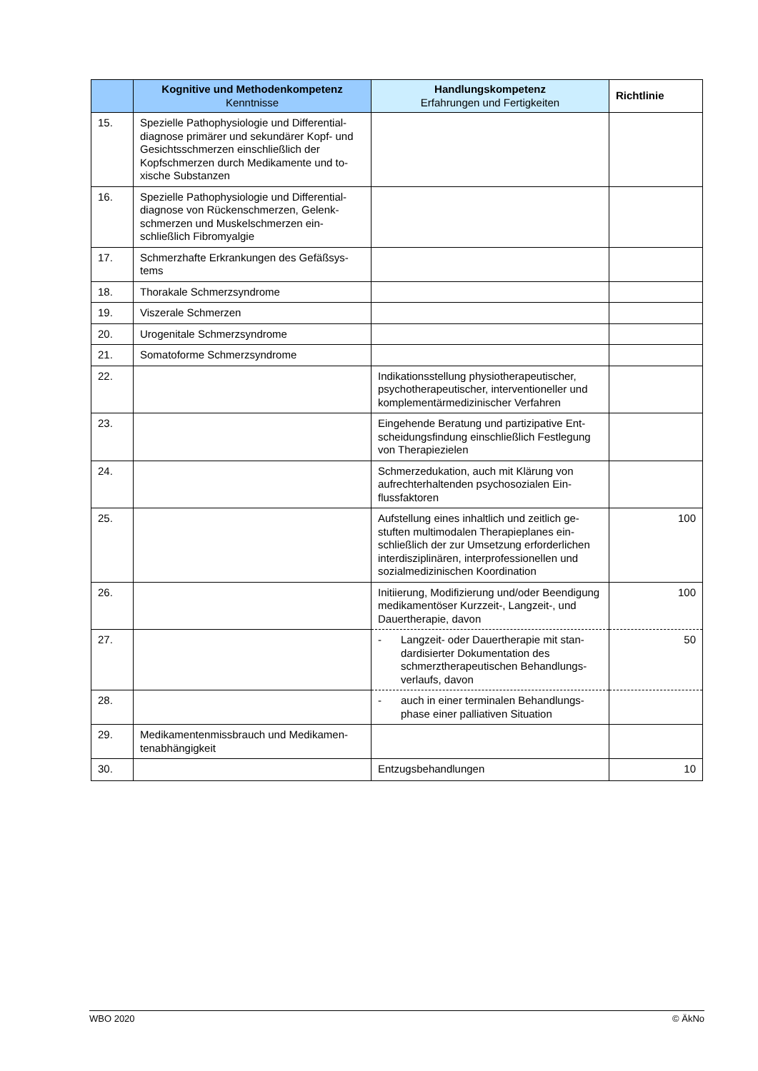| | Kognitive und Methodenkompetenz Kenntnisse | Handlungskompetenz Erfahrungen und Fertigkeiten | Richtlinie |
| --- | --- | --- | --- |
| 15. | Spezielle Pathophysiologie und Differential­diagnose primärer und sekundärer Kopf- und Gesichtsschmerzen einschließlich der Kopfschmerzen durch Medikamente und to­xische Substanzen | | |
| 16. | Spezielle Pathophysiologie und Differential­diagnose von Rückenschmerzen, Gelenk­schmerzen und Muskelschmerzen ein­schließlich Fibromyalgie | | |
| 17. | Schmerzhafte Erkrankungen des Gefäßsys­tems | | |
| 18. | Thorakale Schmerzsyndrome | | |
| 19. | Viszerale Schmerzen | | |
| 20. | Urogenitale Schmerzsyndrome | | |
| 21. | Somatoforme Schmerzsyndrome | | |
| 22. | | Indikationsstellung physiotherapeutischer, psychotherapeutischer, interventioneller und komplementärmedizinischer Verfahren | |
| 23. | | Eingehende Beratung und partizipative Ent­scheidungsfindung einschließlich Festle­gung von Therapiezielen | |
| 24. | | Schmerzedukation, auch mit Klärung von aufrechterhaltenden psychosozialen Ein­flussfaktoren | |
| 25. | | Aufstellung eines inhaltlich und zeitlich ge­stuften multimodalen Therapieplanes ein­schließlich der zur Umsetzung erforderli­chen interdisziplinären, interprofessionellen und sozialmedizinischen Koordination | 100 |
| 26. | | Initiierung, Modifizierung und/oder Beendi­gung medikamentöser Kurzzeit-, Langzeit-, und Dauertherapie, davon | 100 |
| 27. | | - Langzeit- oder Dauertherapie mit stan­dardisierter Dokumentation des schmerztherapeutischen Behandlungs­verlaufs, davon | 50 |
| 28. | | - auch in einer terminalen Behandlungs­phase einer palliativen Situation | |
| 29. | Medikamentenmissbrauch und Medikamen­tenabhängigkeit | | |
| 30. | | Entzugsbehandlungen | 10 |
WBO 2020 © ÄkNo